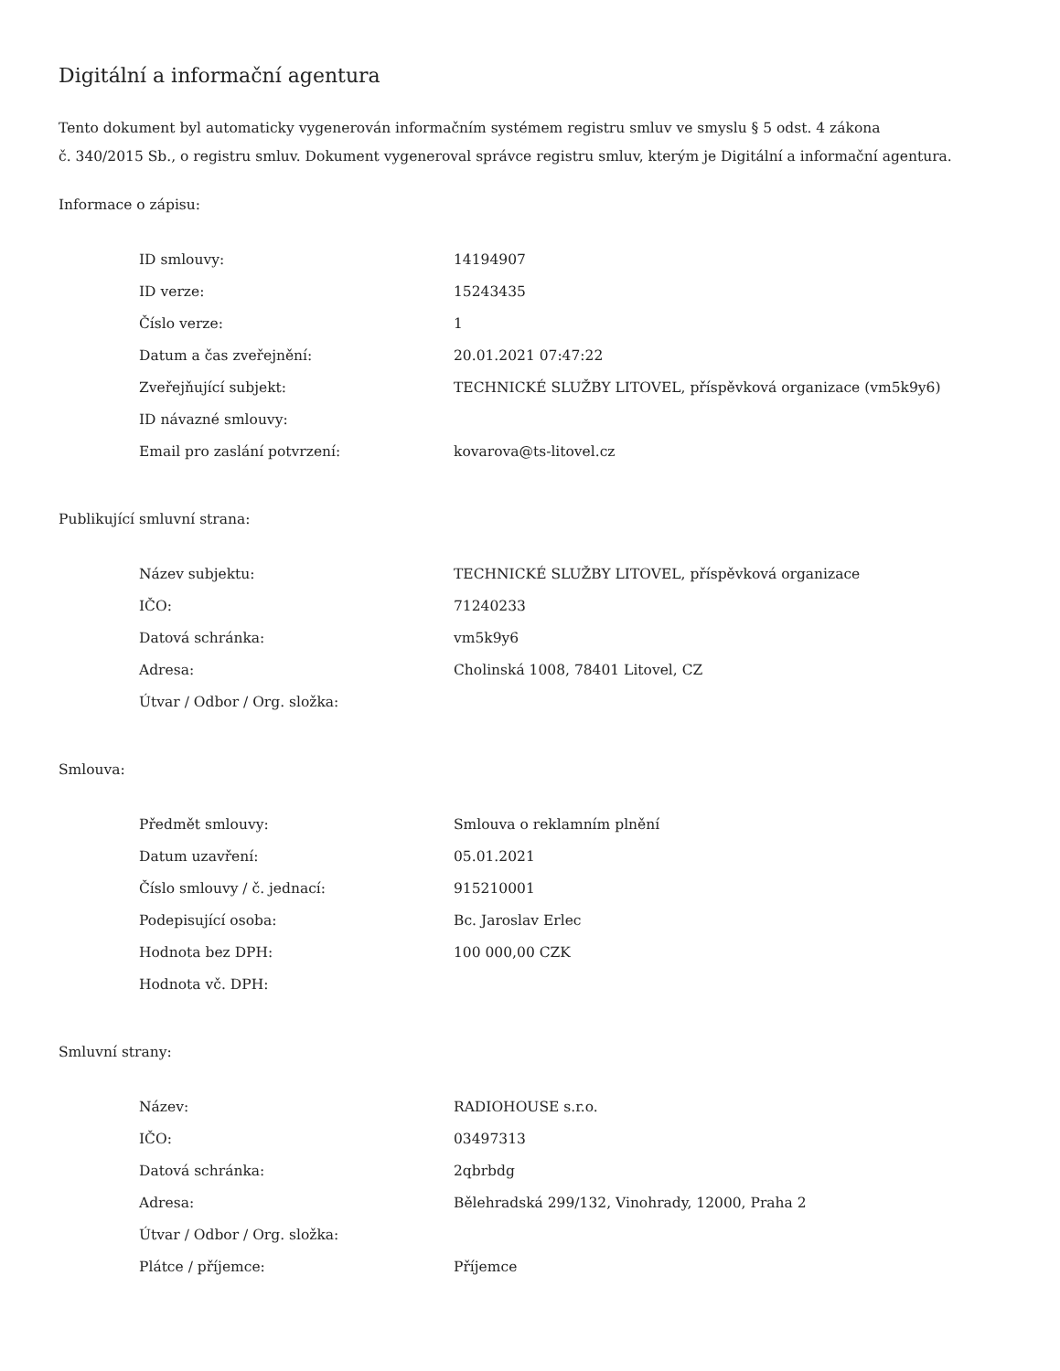Digitální a informační agentura
Tento dokument byl automaticky vygenerován informačním systémem registru smluv ve smyslu § 5 odst. 4 zákona
č. 340/2015 Sb., o registru smluv. Dokument vygeneroval správce registru smluv, kterým je Digitální a informační agentura.
Informace o zápisu:
| ID smlouvy: | 14194907 |
| ID verze: | 15243435 |
| Číslo verze: | 1 |
| Datum a čas zveřejnění: | 20.01.2021 07:47:22 |
| Zveřejňující subjekt: | TECHNICKÉ SLUŽBY LITOVEL, příspěvková organizace (vm5k9y6) |
| ID návazné smlouvy: | |
| Email pro zaslání potvrzení: | kovarova@ts-litovel.cz |
Publikující smluvní strana:
| Název subjektu: | TECHNICKÉ SLUŽBY LITOVEL, příspěvková organizace |
| IČO: | 71240233 |
| Datová schránka: | vm5k9y6 |
| Adresa: | Cholinská 1008, 78401 Litovel, CZ |
| Útvar / Odbor / Org. složka: | |
Smlouva:
| Předmět smlouvy: | Smlouva o reklamním plnění |
| Datum uzavření: | 05.01.2021 |
| Číslo smlouvy / č. jednací: | 915210001 |
| Podepisující osoba: | Bc. Jaroslav Erlec |
| Hodnota bez DPH: | 100 000,00 CZK |
| Hodnota vč. DPH: | |
Smluvní strany:
| Název: | RADIOHOUSE s.r.o. |
| IČO: | 03497313 |
| Datová schránka: | 2qbrbdg |
| Adresa: | Bělehradská 299/132, Vinohrady, 12000, Praha 2 |
| Útvar / Odbor / Org. složka: | |
| Plátce / příjemce: | Příjemce |